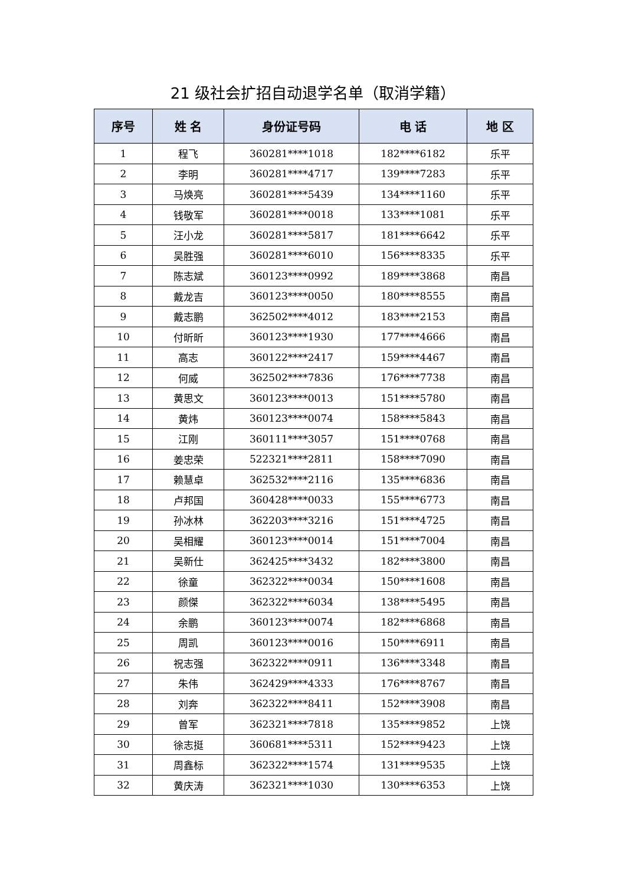21 级社会扩招自动退学名单（取消学籍）
| 序号 | 姓 名 | 身份证号码 | 电 话 | 地 区 |
| --- | --- | --- | --- | --- |
| 1 | 程飞 | 360281****1018 | 182****6182 | 乐平 |
| 2 | 李明 | 360281****4717 | 139****7283 | 乐平 |
| 3 | 马焕亮 | 360281****5439 | 134****1160 | 乐平 |
| 4 | 钱敬军 | 360281****0018 | 133****1081 | 乐平 |
| 5 | 汪小龙 | 360281****5817 | 181****6642 | 乐平 |
| 6 | 吴胜强 | 360281****6010 | 156****8335 | 乐平 |
| 7 | 陈志斌 | 360123****0992 | 189****3868 | 南昌 |
| 8 | 戴龙吉 | 360123****0050 | 180****8555 | 南昌 |
| 9 | 戴志鹏 | 362502****4012 | 183****2153 | 南昌 |
| 10 | 付昕昕 | 360123****1930 | 177****4666 | 南昌 |
| 11 | 高志 | 360122****2417 | 159****4467 | 南昌 |
| 12 | 何威 | 362502****7836 | 176****7738 | 南昌 |
| 13 | 黄思文 | 360123****0013 | 151****5780 | 南昌 |
| 14 | 黄炜 | 360123****0074 | 158****5843 | 南昌 |
| 15 | 江刚 | 360111****3057 | 151****0768 | 南昌 |
| 16 | 姜忠荣 | 522321****2811 | 158****7090 | 南昌 |
| 17 | 赖慧卓 | 362532****2116 | 135****6836 | 南昌 |
| 18 | 卢邦国 | 360428****0033 | 155****6773 | 南昌 |
| 19 | 孙冰林 | 362203****3216 | 151****4725 | 南昌 |
| 20 | 吴相耀 | 360123****0014 | 151****7004 | 南昌 |
| 21 | 吴新仕 | 362425****3432 | 182****3800 | 南昌 |
| 22 | 徐童 | 362322****0034 | 150****1608 | 南昌 |
| 23 | 颜傑 | 362322****6034 | 138****5495 | 南昌 |
| 24 | 余鹏 | 360123****0074 | 182****6868 | 南昌 |
| 25 | 周凯 | 360123****0016 | 150****6911 | 南昌 |
| 26 | 祝志强 | 362322****0911 | 136****3348 | 南昌 |
| 27 | 朱伟 | 362429****4333 | 176****8767 | 南昌 |
| 28 | 刘奔 | 362322****8411 | 152****3908 | 南昌 |
| 29 | 曾军 | 362321****7818 | 135****9852 | 上饶 |
| 30 | 徐志挺 | 360681****5311 | 152****9423 | 上饶 |
| 31 | 周鑫标 | 362322****1574 | 131****9535 | 上饶 |
| 32 | 黄庆涛 | 362321****1030 | 130****6353 | 上饶 |